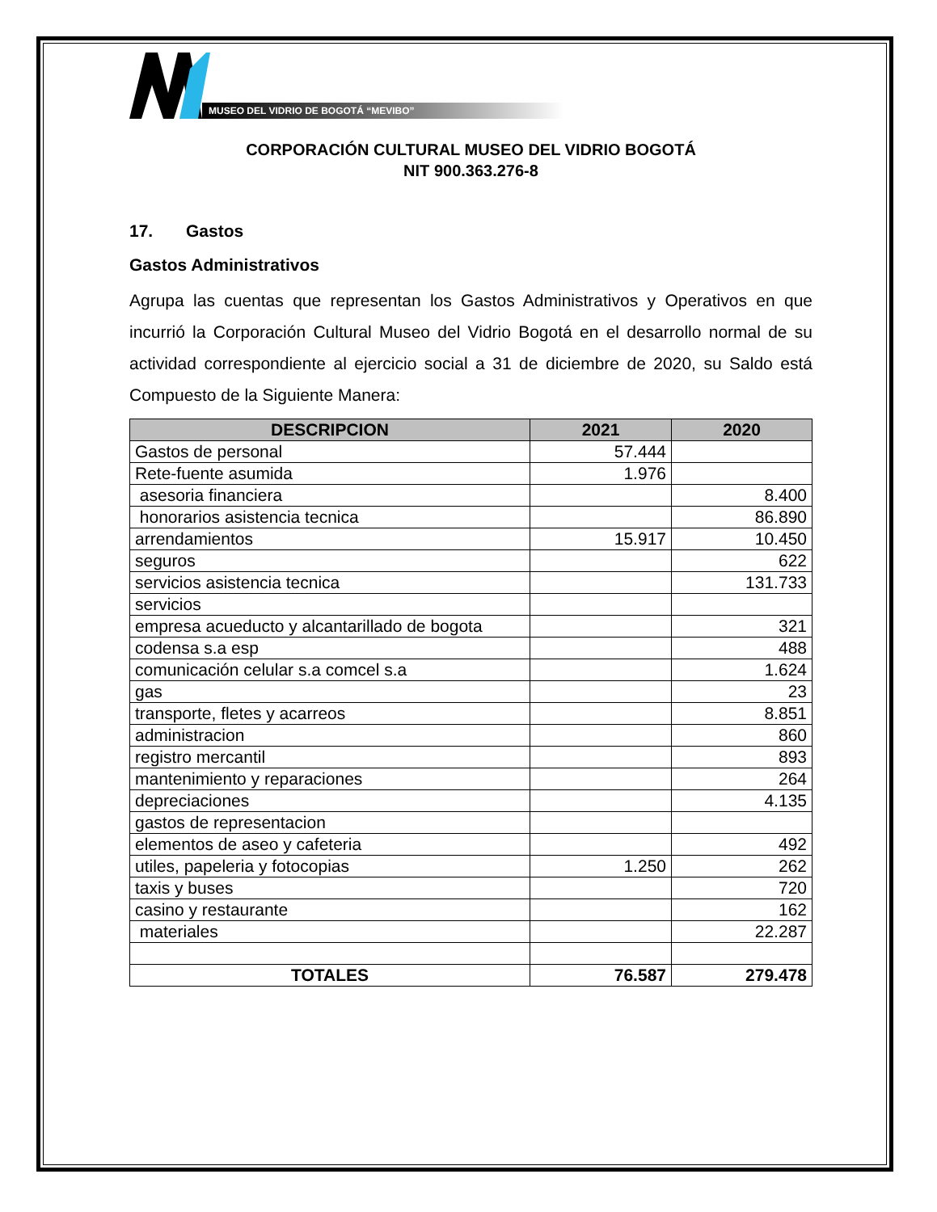MUSEO DEL VIDRIO DE BOGOTÁ “MEVIBO”
CORPORACIÓN CULTURAL MUSEO DEL VIDRIO BOGOTÁ
NIT 900.363.276-8
17. Gastos
Gastos Administrativos
Agrupa las cuentas que representan los Gastos Administrativos y Operativos en que incurrió la Corporación Cultural Museo del Vidrio Bogotá en el desarrollo normal de su actividad correspondiente al ejercicio social a 31 de diciembre de 2020, su Saldo está Compuesto de la Siguiente Manera:
| DESCRIPCION | 2021 | 2020 |
| --- | --- | --- |
| Gastos de personal | 57.444 | |
| Rete-fuente asumida | 1.976 | |
| asesoria financiera | | 8.400 |
| honorarios asistencia tecnica | | 86.890 |
| arrendamientos | 15.917 | 10.450 |
| seguros | | 622 |
| servicios asistencia tecnica | | 131.733 |
| servicios | | |
| empresa acueducto y alcantarillado de bogota | | 321 |
| codensa s.a esp | | 488 |
| comunicación celular s.a comcel s.a | | 1.624 |
| gas | | 23 |
| transporte, fletes y acarreos | | 8.851 |
| administracion | | 860 |
| registro mercantil | | 893 |
| mantenimiento y reparaciones | | 264 |
| depreciaciones | | 4.135 |
| gastos de representacion | | |
| elementos de aseo y cafeteria | | 492 |
| utiles, papeleria y fotocopias | 1.250 | 262 |
| taxis y buses | | 720 |
| casino y restaurante | | 162 |
| materiales | | 22.287 |
| TOTALES | 76.587 | 279.478 |